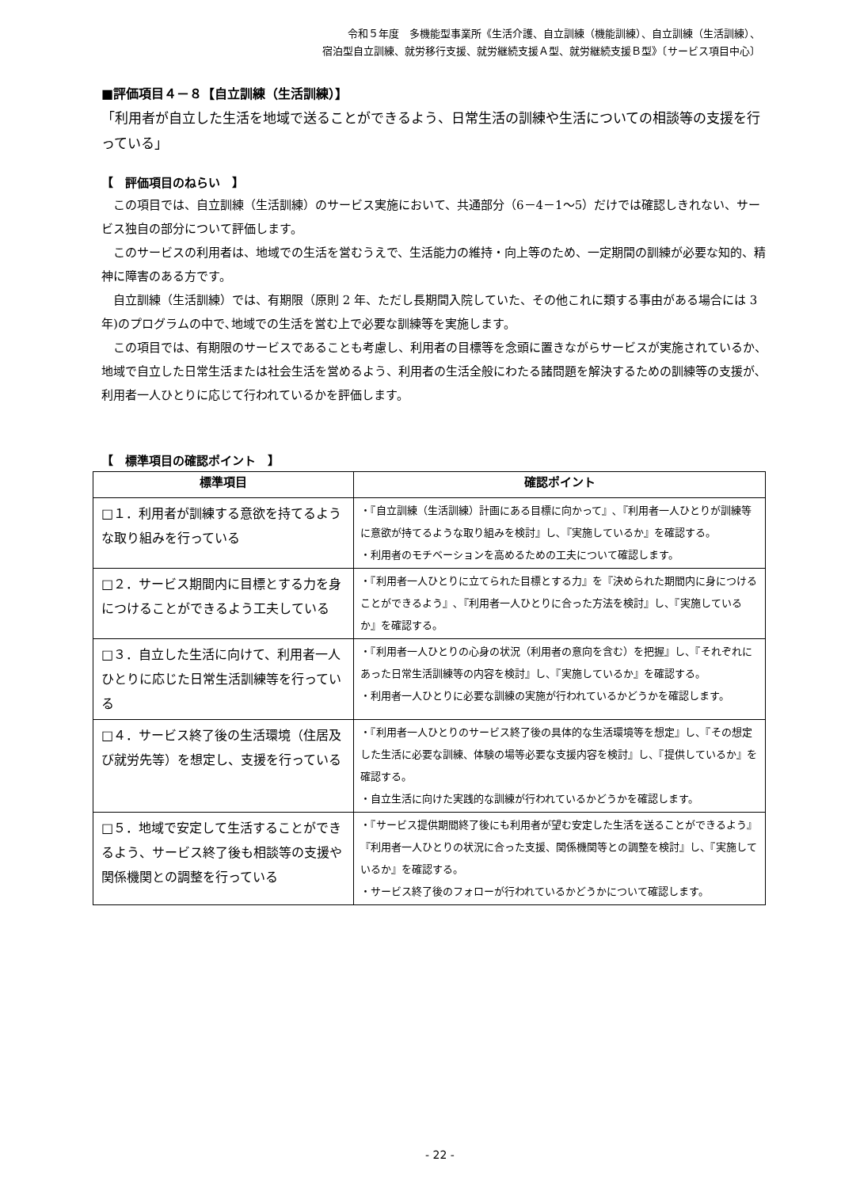令和５年度　多機能型事業所《生活介護、自立訓練（機能訓練）、自立訓練（生活訓練）、
宿泊型自立訓練、就労移行支援、就労継続支援Ａ型、就労継続支援Ｂ型》〔サービス項目中心〕
■評価項目４－８【自立訓練（生活訓練）】
「利用者が自立した生活を地域で送ることができるよう、日常生活の訓練や生活についての相談等の支援を行っている」
【　評価項目のねらい　】
この項目では、自立訓練（生活訓練）のサービス実施において、共通部分（6－4－1～5）だけでは確認しきれない、サービス独自の部分について評価します。
このサービスの利用者は、地域での生活を営むうえで、生活能力の維持・向上等のため、一定期間の訓練が必要な知的、精神に障害のある方です。
自立訓練（生活訓練）では、有期限（原則 2 年、ただし長期間入院していた、その他これに類する事由がある場合には 3 年)のプログラムの中で､地域での生活を営む上で必要な訓練等を実施します。
この項目では、有期限のサービスであることも考慮し、利用者の目標等を念頭に置きながらサービスが実施されているか、地域で自立した日常生活または社会生活を営めるよう、利用者の生活全般にわたる諸問題を解決するための訓練等の支援が､利用者一人ひとりに応じて行われているかを評価します。
【　標準項目の確認ポイント　】
| 標準項目 | 確認ポイント |
| --- | --- |
| □１．利用者が訓練する意欲を持てるような取り組みを行っている | ・『自立訓練（生活訓練）計画にある目標に向かって』､『利用者一人ひとりが訓練等に意欲が持てるような取り組みを検討』し､『実施しているか』を確認する。 ・利用者のモチベーションを高めるための工夫について確認します。 |
| □２．サービス期間内に目標とする力を身につけることができるよう工夫している | ・『利用者一人ひとりに立てられた目標とする力』を『決められた期間内に身につけることができるよう』､『利用者一人ひとりに合った方法を検討』し、『実施しているか』を確認する。 |
| □３．自立した生活に向けて、利用者一人ひとりに応じた日常生活訓練等を行っている | ・『利用者一人ひとりの心身の状況（利用者の意向を含む）を把握』し、『それぞれにあった日常生活訓練等の内容を検討』し、『実施しているか』を確認する。 ・利用者一人ひとりに必要な訓練の実施が行われているかどうかを確認します。 |
| □４．サービス終了後の生活環境（住居及び就労先等）を想定し、支援を行っている | ・『利用者一人ひとりのサービス終了後の具体的な生活環境等を想定』し、『その想定した生活に必要な訓練、体験の場等必要な支援内容を検討』し、『提供しているか』を確認する。 ・自立生活に向けた実践的な訓練が行われているかどうかを確認します。 |
| □５．地域で安定して生活することができるよう、サービス終了後も相談等の支援や関係機関との調整を行っている | ・『サービス提供期間終了後にも利用者が望む安定した生活を送ることができるよう』『利用者一人ひとりの状況に合った支援、関係機関等との調整を検討』し、『実施しているか』を確認する。 ・サービス終了後のフォローが行われているかどうかについて確認します。 |
- 22 -